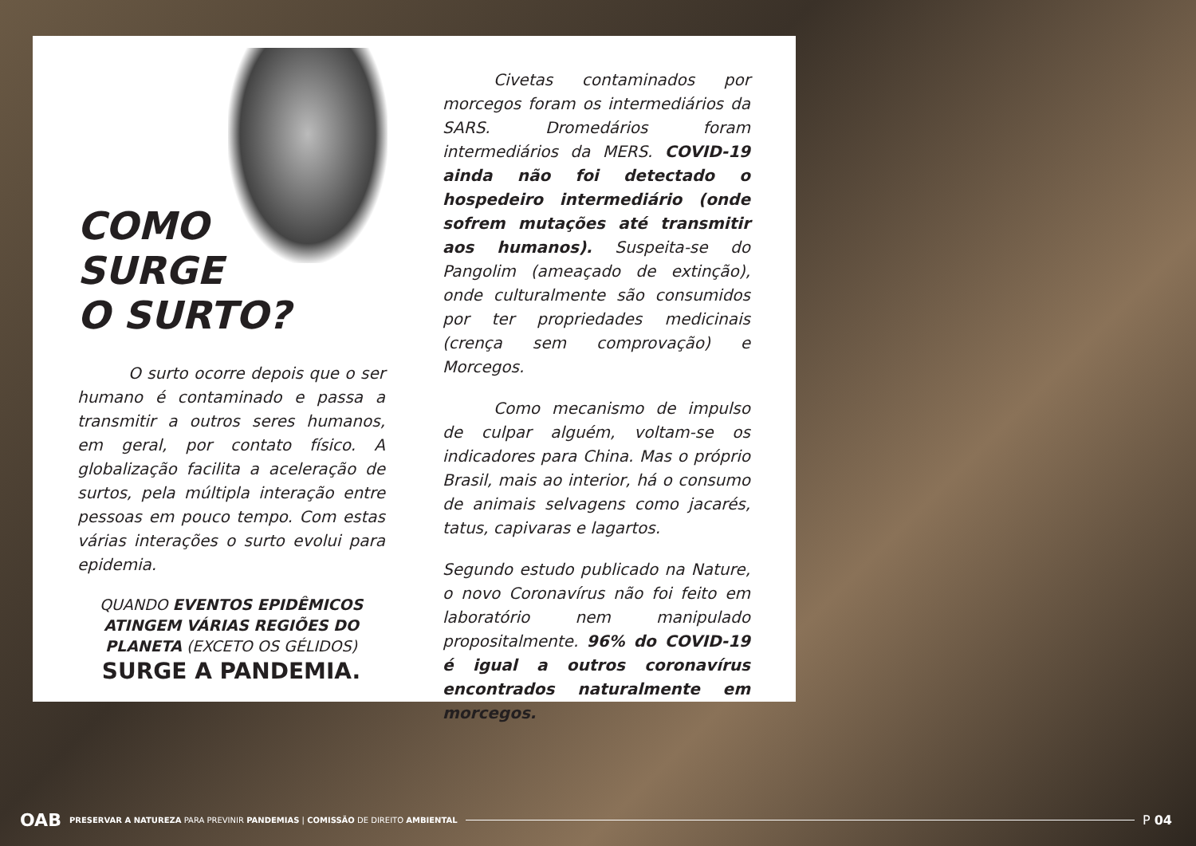COMO
SURGE
O SURTO?
O surto ocorre depois que o ser humano é contaminado e passa a transmitir a outros seres humanos, em geral, por contato físico. A globalização facilita a aceleração de surtos, pela múltipla interação entre pessoas em pouco tempo. Com estas várias interações o surto evolui para epidemia.
QUANDO EVENTOS EPIDÊMICOS ATINGEM VÁRIAS REGIÕES DO PLANETA (EXCETO OS GÉLIDOS)
SURGE A PANDEMIA.
Civetas contaminados por morcegos foram os intermediários da SARS. Dromedários foram intermediários da MERS. COVID-19 ainda não foi detectado o hospedeiro intermediário (onde sofrem mutações até transmitir aos humanos). Suspeita-se do Pangolim (ameaçado de extinção), onde culturalmente são consumidos por ter propriedades medicinais (crença sem comprovação) e Morcegos.
Como mecanismo de impulso de culpar alguém, voltam-se os indicadores para China. Mas o próprio Brasil, mais ao interior, há o consumo de animais selvagens como jacarés, tatus, capivaras e lagartos.
Segundo estudo publicado na Nature, o novo Coronavírus não foi feito em laboratório nem manipulado propositalmente. 96% do COVID-19 é igual a outros coronavírus encontrados naturalmente em morcegos.
OAB PRESERVAR A NATUREZA PARA PREVINIR PANDEMIAS | COMISSÃO DE DIREITO AMBIENTAL P 04